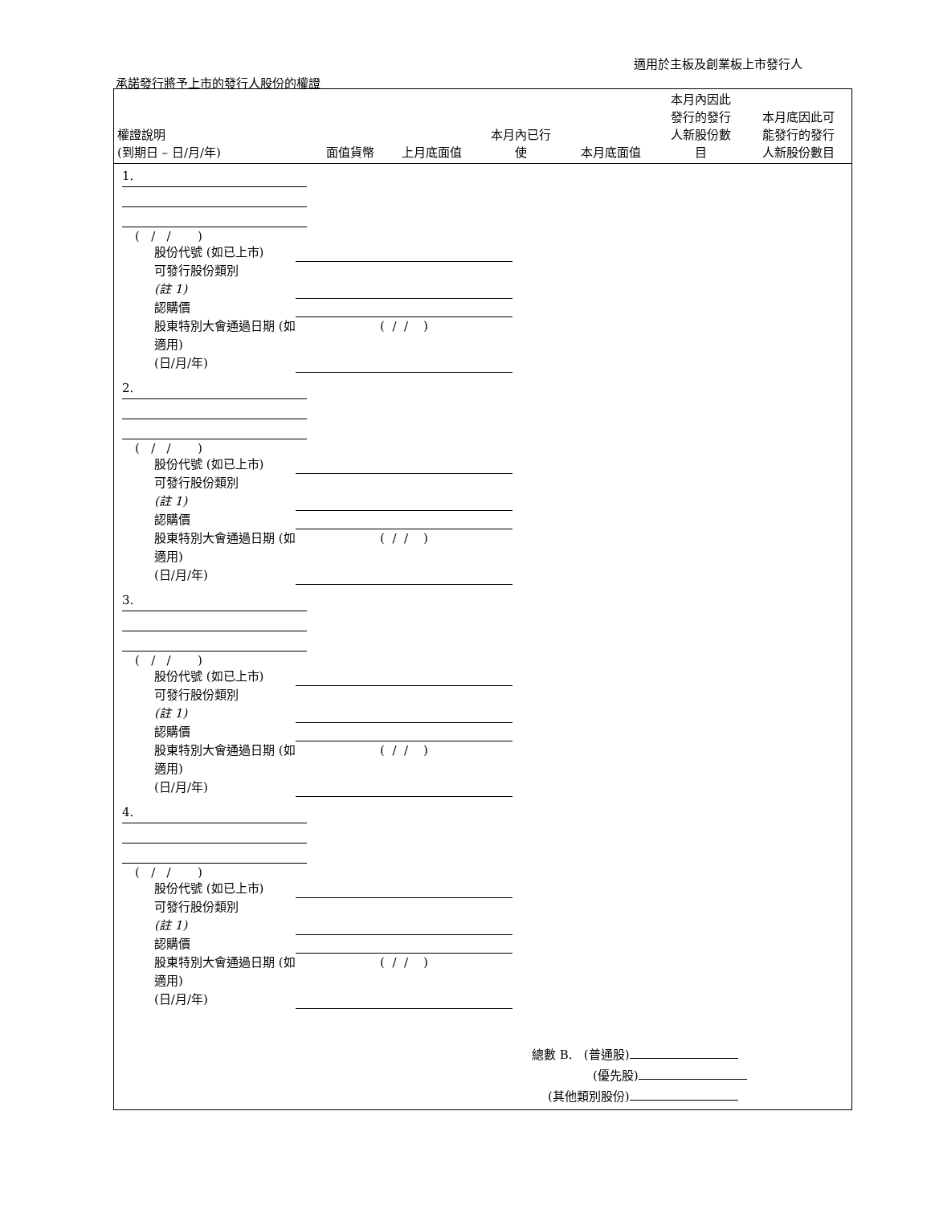適用於主板及創業板上市發行人
承諾發行將予上市的發行人股份的權證
| 權證說明 (到期日 – 日/月/年) | 面值貨幣 | 上月底面值 | 本月內已行 使 | 本月底面值 | 本月內因此 發行的發行 人新股份數 目 | 本月底因此可 能發行的發行 人新股份數目 |
| --- | --- | --- | --- | --- | --- | --- |
1.
( / / )
股份代號 (如已上市) 可發行股份類別
(註 1) 認購價 股東特別大會通過日期 (如適用)
(日/月/年) ( / / )
2.
( / / )
股份代號 (如已上市) 可發行股份類別
(註 1) 認購價 股東特別大會通過日期 (如適用)
(日/月/年) ( / / )
3.
( / / )
股份代號 (如已上市) 可發行股份類別
(註 1) 認購價 股東特別大會通過日期 (如適用)
(日/月/年) ( / / )
4.
( / / )
股份代號 (如已上市) 可發行股份類別
(註 1) 認購價 股東特別大會通過日期 (如適用)
(日/月/年) ( / / )
總數 B. (普通股)
(優先股)
(其他類別股份)